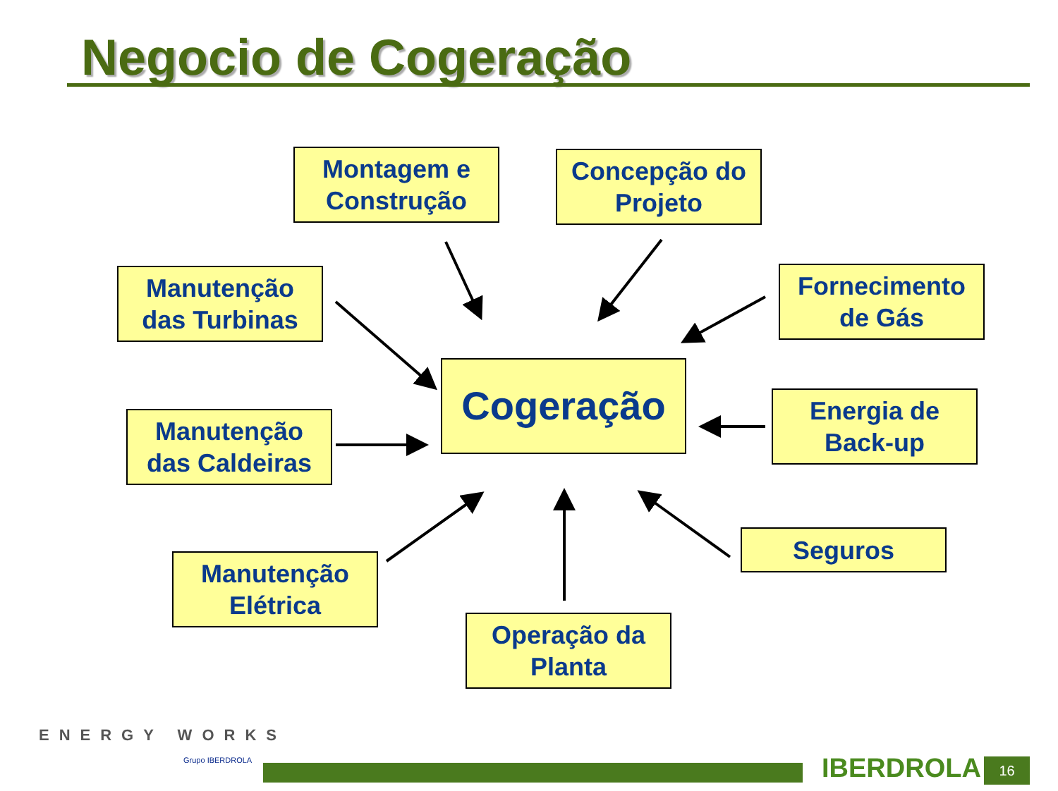Negocio de Cogeração
Montagem e
Construção
Concepção do
Projeto
Manutenção
das Turbinas
Fornecimento
de Gás
Cogeração
Manutenção
das Caldeiras
Energia de
Back-up
Seguros
Manutenção
Elétrica
Operação da
Planta
ENERGY WORKS
Grupo IBERDROLA
IBERDROLA 16